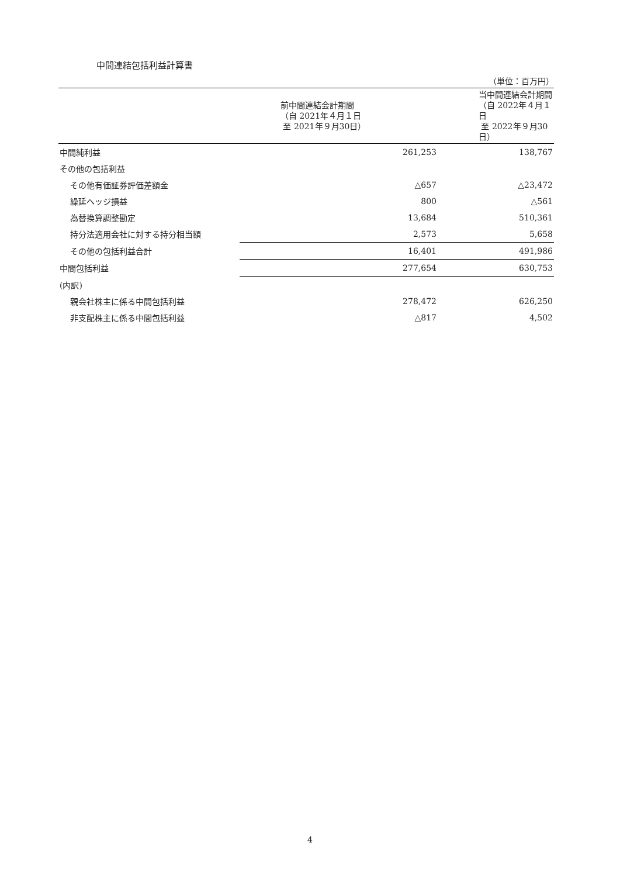中間連結包括利益計算書
（単位：百万円）
| | 前中間連結会計期間 （自 2021年４月１日 至 2021年９月30日） | 当中間連結会計期間 （自 2022年４月１日 至 2022年９月30日） |
| --- | --- | --- |
| 中間純利益 | 261,253 | 138,767 |
| その他の包括利益 | | |
| その他有価証券評価差額金 | △657 | △23,472 |
| 繰延ヘッジ損益 | 800 | △561 |
| 為替換算調整勘定 | 13,684 | 510,361 |
| 持分法適用会社に対する持分相当額 | 2,573 | 5,658 |
| その他の包括利益合計 | 16,401 | 491,986 |
| 中間包括利益 | 277,654 | 630,753 |
| (内訳) | | |
| 親会社株主に係る中間包括利益 | 278,472 | 626,250 |
| 非支配株主に係る中間包括利益 | △817 | 4,502 |
4